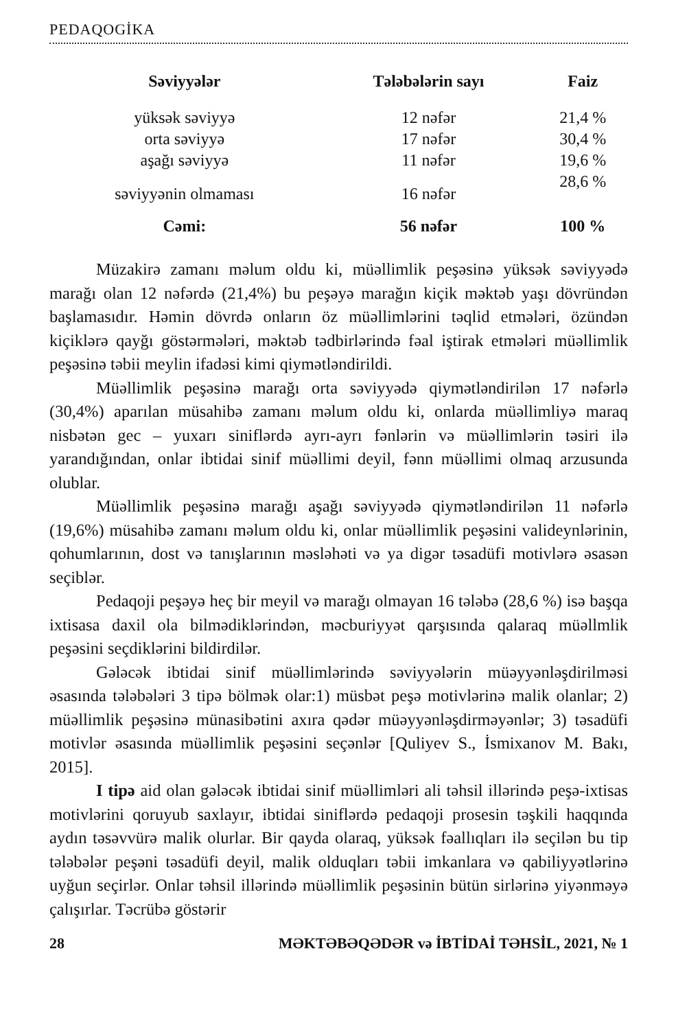PEDAQOGİKA
| Səviyyələr | Tələbələrin sayı | Faiz |
| --- | --- | --- |
| yüksək səviyyə | 12 nəfər | 21,4 % |
| orta səviyyə | 17 nəfər | 30,4 % |
| aşağı səviyyə | 11 nəfər | 19,6 % |
| səviyyənin olmaması | 16 nəfər | 28,6 % |
| Cəmi: | 56 nəfər | 100 % |
Müzakirə zamanı məlum oldu ki, müəllimlik peşəsinə yüksək səviyyədə marağı olan 12 nəfərdə (21,4%) bu peşəyə marağın kiçik məktəb yaşı dövründən başlamasıdır. Həmin dövrdə onların öz müəllimlərini təqlid etmələri, özündən kiçiklərə qayğı göstərmələri, məktəb tədbirlərində fəal iştirak etmələri müəllimlik peşəsinə təbii meylin ifadəsi kimi qiymətləndirildi.
Müəllimlik peşəsinə marağı orta səviyyədə qiymətləndirilən 17 nəfərlə (30,4%) aparılan müsahibə zamanı məlum oldu ki, onlarda müəllimliyə maraq nisbətən gec – yuxarı siniflərdə ayrı-ayrı fənlərin və müəllimlərin təsiri ilə yarandığından, onlar ibtidai sinif müəllimi deyil, fənn müəllimi olmaq arzusunda olublar.
Müəllimlik peşəsinə marağı aşağı səviyyədə qiymətləndirilən 11 nəfərlə (19,6%) müsahibə zamanı məlum oldu ki, onlar müəllimlik peşəsini valideynlərinin, qohumlarının, dost və tanışlarının məsləhəti və ya digər təsadüfi motivlərə əsasən seçiblər.
Pedaqoji peşəyə heç bir meyil və marağı olmayan 16 tələbə (28,6 %) isə başqa ixtisasa daxil ola bilmədiklərindən, məcburiyyət qarşısında qalaraq müəllmlik peşəsini seçdiklərini bildirdilər.
Gələcək ibtidai sinif müəllimlərində səviyyələrin müəyyənləşdirilməsi əsasında tələbələri 3 tipə bölmək olar:1) müsbət peşə motivlərinə malik olanlar; 2) müəllimlik peşəsinə münasibətini axıra qədər müəyyənləşdirməyənlər; 3) təsadüfi motivlər əsasında müəllimlik peşəsini seçənlər [Quliyev S., İsmixanov M. Bakı, 2015].
I tipə aid olan gələcək ibtidai sinif müəllimləri ali təhsil illərində peşə-ixtisas motivlərini qoruyub saxlayır, ibtidai siniflərdə pedaqoji prosesin təşkili haqqında aydın təsəvvürə malik olurlar. Bir qayda olaraq, yüksək fəallıqları ilə seçilən bu tip tələbələr peşəni təsadüfi deyil, malik olduqları təbii imkanlara və qabiliyyətlərinə uyğun seçirlər. Onlar təhsil illərində müəllimlik peşəsinin bütün sirlərinə yiyənməyə çalışırlar. Təcrübə göstərir
28 MƏKTƏBƏQƏDƏR və İBTİDAİ TƏHSİL, 2021, № 1